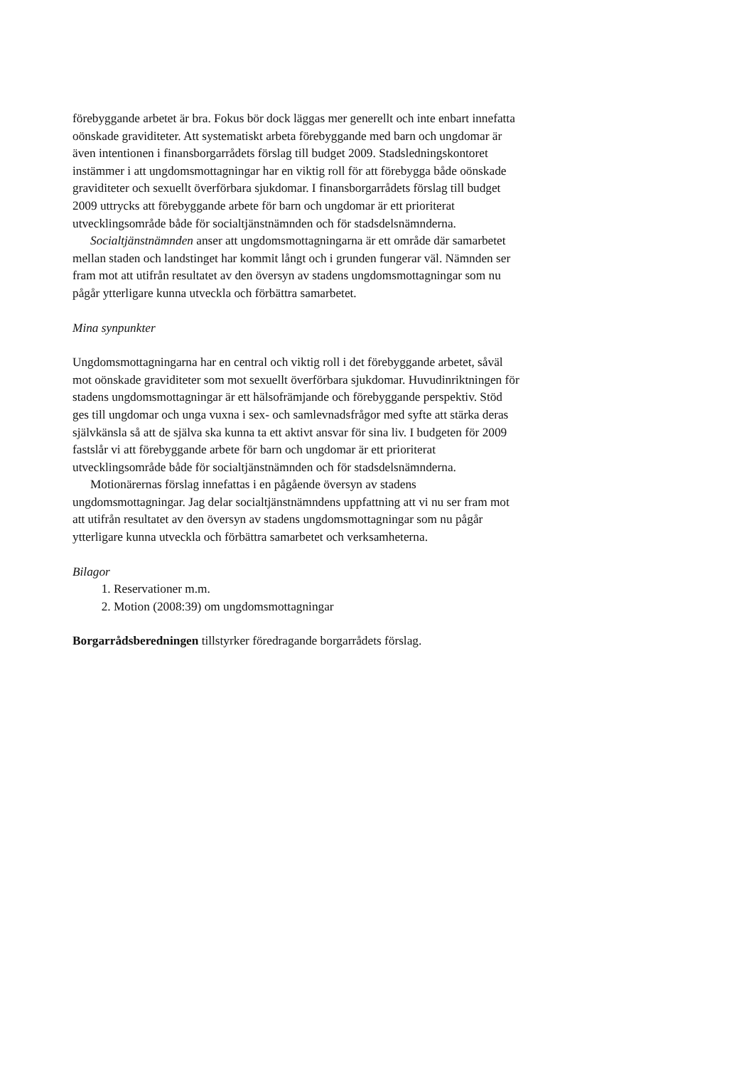förebyggande arbetet är bra. Fokus bör dock läggas mer generellt och inte enbart innefatta oönskade graviditeter. Att systematiskt arbeta förebyggande med barn och ungdomar är även intentionen i finansborgarrådets förslag till budget 2009. Stadsledningskontoret instämmer i att ungdomsmottagningar har en viktig roll för att förebygga både oönskade graviditeter och sexuellt överförbara sjukdomar. I finansborgarrådets förslag till budget 2009 uttrycks att förebyggande arbete för barn och ungdomar är ett prioriterat utvecklingsområde både för socialtjänstnämnden och för stadsdelsnämnderna.
Socialtjänstnämnden anser att ungdomsmottagningarna är ett område där samarbetet mellan staden och landstinget har kommit långt och i grunden fungerar väl. Nämnden ser fram mot att utifrån resultatet av den översyn av stadens ungdomsmottagningar som nu pågår ytterligare kunna utveckla och förbättra samarbetet.
Mina synpunkter
Ungdomsmottagningarna har en central och viktig roll i det förebyggande arbetet, såväl mot oönskade graviditeter som mot sexuellt överförbara sjukdomar. Huvudinriktningen för stadens ungdomsmottagningar är ett hälsofrämjande och förebyggande perspektiv. Stöd ges till ungdomar och unga vuxna i sex- och samlevnadsfrågor med syfte att stärka deras självkänsla så att de själva ska kunna ta ett aktivt ansvar för sina liv. I budgeten för 2009 fastslår vi att förebyggande arbete för barn och ungdomar är ett prioriterat utvecklingsområde både för socialtjänstnämnden och för stadsdelsnämnderna.
Motionärernas förslag innefattas i en pågående översyn av stadens ungdomsmottagningar. Jag delar socialtjänstnämndens uppfattning att vi nu ser fram mot att utifrån resultatet av den översyn av stadens ungdomsmottagningar som nu pågår ytterligare kunna utveckla och förbättra samarbetet och verksamheterna.
Bilagor
1. Reservationer m.m.
2. Motion (2008:39) om ungdomsmottagningar
Borgarrådsberedningen tillstyrker föredragande borgarrådets förslag.